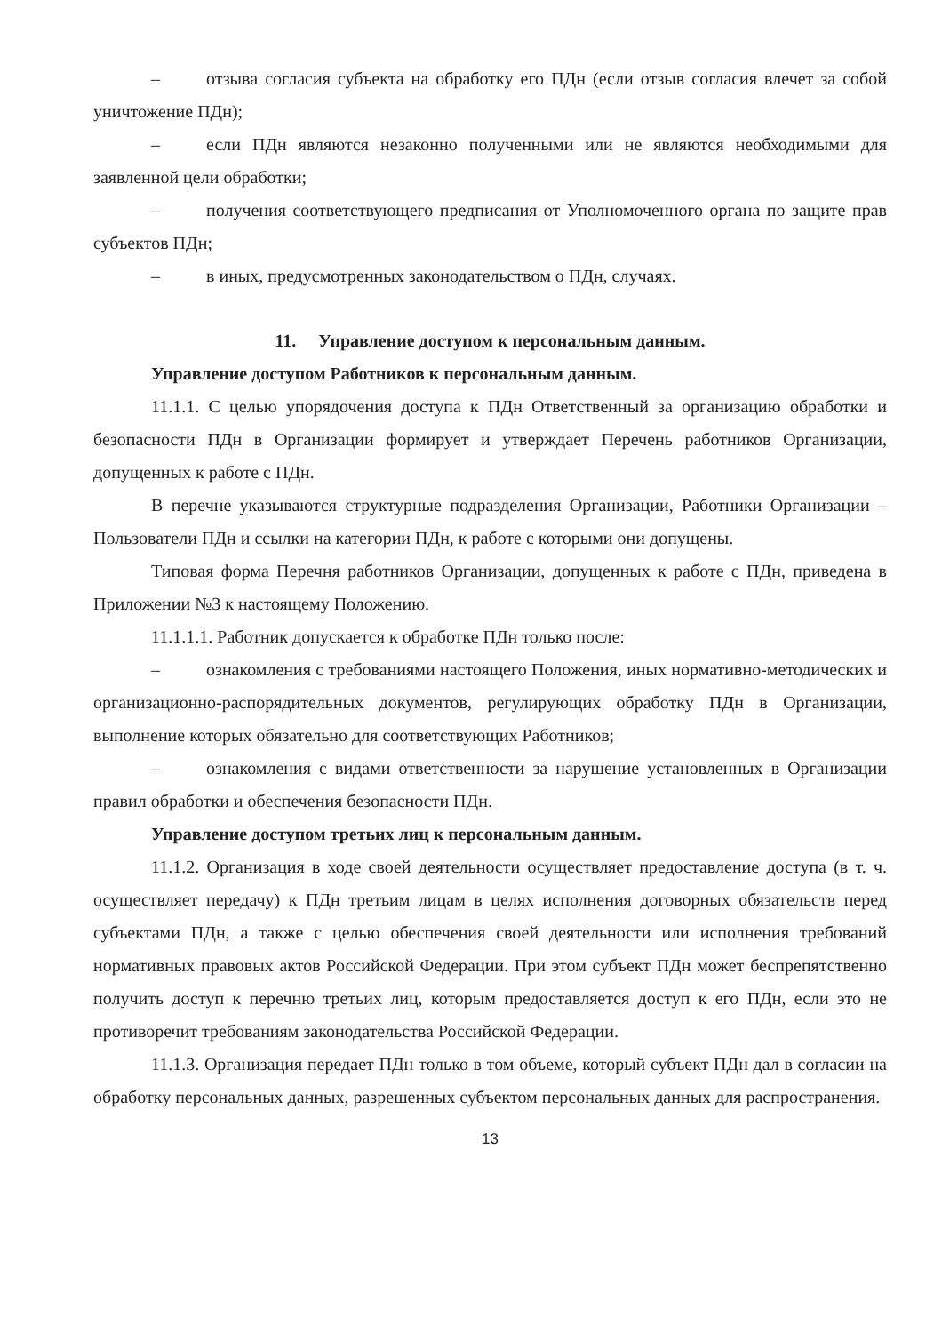– отзыва согласия субъекта на обработку его ПДн (если отзыв согласия влечет за собой уничтожение ПДн);
– если ПДн являются незаконно полученными или не являются необходимыми для заявленной цели обработки;
– получения соответствующего предписания от Уполномоченного органа по защите прав субъектов ПДн;
– в иных, предусмотренных законодательством о ПДн, случаях.
11. Управление доступом к персональным данным.
Управление доступом Работников к персональным данным.
11.1.1. С целью упорядочения доступа к ПДн Ответственный за организацию обработки и безопасности ПДн в Организации формирует и утверждает Перечень работников Организации, допущенных к работе с ПДн.
В перечне указываются структурные подразделения Организации, Работники Организации – Пользователи ПДн и ссылки на категории ПДн, к работе с которыми они допущены.
Типовая форма Перечня работников Организации, допущенных к работе с ПДн, приведена в Приложении №3 к настоящему Положению.
11.1.1.1. Работник допускается к обработке ПДн только после:
– ознакомления с требованиями настоящего Положения, иных нормативно-методических и организационно-распорядительных документов, регулирующих обработку ПДн в Организации, выполнение которых обязательно для соответствующих Работников;
– ознакомления с видами ответственности за нарушение установленных в Организации правил обработки и обеспечения безопасности ПДн.
Управление доступом третьих лиц к персональным данным.
11.1.2. Организация в ходе своей деятельности осуществляет предоставление доступа (в т. ч. осуществляет передачу) к ПДн третьим лицам в целях исполнения договорных обязательств перед субъектами ПДн, а также с целью обеспечения своей деятельности или исполнения требований нормативных правовых актов Российской Федерации. При этом субъект ПДн может беспрепятственно получить доступ к перечню третьих лиц, которым предоставляется доступ к его ПДн, если это не противоречит требованиям законодательства Российской Федерации.
11.1.3. Организация передает ПДн только в том объеме, который субъект ПДн дал в согласии на обработку персональных данных, разрешенных субъектом персональных данных для распространения.
13